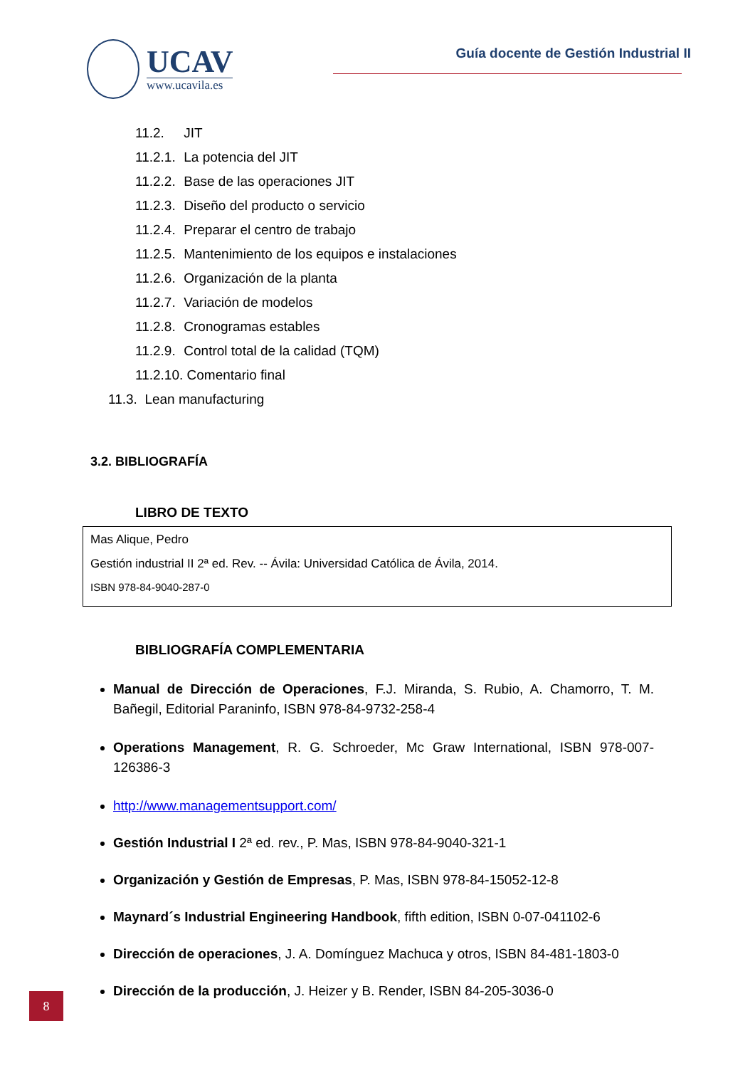UCAV
www.ucavila.es
Guía docente de Gestión Industrial II
11.2. JIT
11.2.1. La potencia del JIT
11.2.2. Base de las operaciones JIT
11.2.3. Diseño del producto o servicio
11.2.4. Preparar el centro de trabajo
11.2.5. Mantenimiento de los equipos e instalaciones
11.2.6. Organización de la planta
11.2.7. Variación de modelos
11.2.8. Cronogramas estables
11.2.9. Control total de la calidad (TQM)
11.2.10. Comentario final
11.3. Lean manufacturing
3.2. BIBLIOGRAFÍA
LIBRO DE TEXTO
Mas Alique, Pedro
Gestión industrial II 2ª ed. Rev. -- Ávila: Universidad Católica de Ávila, 2014.
ISBN 978-84-9040-287-0
BIBLIOGRAFÍA COMPLEMENTARIA
Manual de Dirección de Operaciones, F.J. Miranda, S. Rubio, A. Chamorro, T. M. Bañegil, Editorial Paraninfo, ISBN 978-84-9732-258-4
Operations Management, R. G. Schroeder, Mc Graw International, ISBN 978-007-126386-3
http://www.managementsupport.com/
Gestión Industrial I 2ª ed. rev., P. Mas, ISBN 978-84-9040-321-1
Organización y Gestión de Empresas, P. Mas, ISBN 978-84-15052-12-8
Maynard´s Industrial Engineering Handbook, fifth edition, ISBN 0-07-041102-6
Dirección de operaciones, J. A. Domínguez Machuca y otros, ISBN 84-481-1803-0
Dirección de la producción, J. Heizer y B. Render, ISBN 84-205-3036-0
8